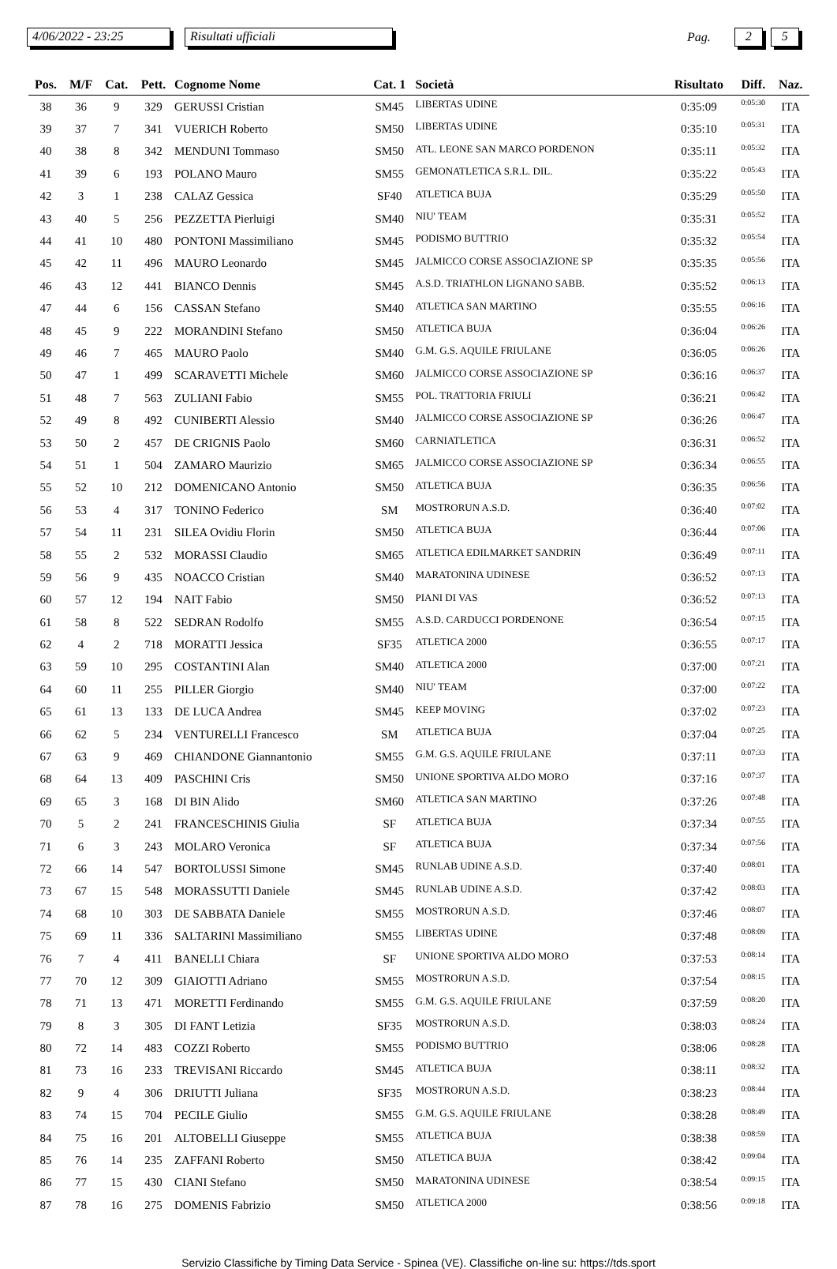4/06/2022 - 23:25 Risultati ufficiali
Pag.
2 5
| Pos. | M/F | Cat. | Pett. | Cognome Nome | Cat. 1 | Società | Risultato | Diff. | Naz. |
| --- | --- | --- | --- | --- | --- | --- | --- | --- | --- |
| 38 | 36 | 9 | 329 | GERUSSI Cristian | SM45 | LIBERTAS UDINE | 0:35:09 | 0:05:30 | ITA |
| 39 | 37 | 7 | 341 | VUERICH Roberto | SM50 | LIBERTAS UDINE | 0:35:10 | 0:05:31 | ITA |
| 40 | 38 | 8 | 342 | MENDUNI Tommaso | SM50 | ATL. LEONE SAN MARCO PORDENON | 0:35:11 | 0:05:32 | ITA |
| 41 | 39 | 6 | 193 | POLANO Mauro | SM55 | GEMONATLETICA S.R.L. DIL. | 0:35:22 | 0:05:43 | ITA |
| 42 | 3 | 1 | 238 | CALAZ Gessica | SF40 | ATLETICA BUJA | 0:35:29 | 0:05:50 | ITA |
| 43 | 40 | 5 | 256 | PEZZETTA Pierluigi | SM40 | NIU' TEAM | 0:35:31 | 0:05:52 | ITA |
| 44 | 41 | 10 | 480 | PONTONI Massimiliano | SM45 | PODISMO BUTTRIO | 0:35:32 | 0:05:54 | ITA |
| 45 | 42 | 11 | 496 | MAURO Leonardo | SM45 | JALMICCO CORSE ASSOCIAZIONE SP | 0:35:35 | 0:05:56 | ITA |
| 46 | 43 | 12 | 441 | BIANCO Dennis | SM45 | A.S.D. TRIATHLON LIGNANO SABB. | 0:35:52 | 0:06:13 | ITA |
| 47 | 44 | 6 | 156 | CASSAN Stefano | SM40 | ATLETICA SAN MARTINO | 0:35:55 | 0:06:16 | ITA |
| 48 | 45 | 9 | 222 | MORANDINI Stefano | SM50 | ATLETICA BUJA | 0:36:04 | 0:06:26 | ITA |
| 49 | 46 | 7 | 465 | MAURO Paolo | SM40 | G.M. G.S. AQUILE FRIULANE | 0:36:05 | 0:06:26 | ITA |
| 50 | 47 | 1 | 499 | SCARAVETTI Michele | SM60 | JALMICCO CORSE ASSOCIAZIONE SP | 0:36:16 | 0:06:37 | ITA |
| 51 | 48 | 7 | 563 | ZULIANI Fabio | SM55 | POL. TRATTORIA FRIULI | 0:36:21 | 0:06:42 | ITA |
| 52 | 49 | 8 | 492 | CUNIBERTI Alessio | SM40 | JALMICCO CORSE ASSOCIAZIONE SP | 0:36:26 | 0:06:47 | ITA |
| 53 | 50 | 2 | 457 | DE CRIGNIS Paolo | SM60 | CARNIATLETICA | 0:36:31 | 0:06:52 | ITA |
| 54 | 51 | 1 | 504 | ZAMARO Maurizio | SM65 | JALMICCO CORSE ASSOCIAZIONE SP | 0:36:34 | 0:06:55 | ITA |
| 55 | 52 | 10 | 212 | DOMENICANO Antonio | SM50 | ATLETICA BUJA | 0:36:35 | 0:06:56 | ITA |
| 56 | 53 | 4 | 317 | TONINO Federico | SM | MOSTRORUN A.S.D. | 0:36:40 | 0:07:02 | ITA |
| 57 | 54 | 11 | 231 | SILEA Ovidiu Florin | SM50 | ATLETICA BUJA | 0:36:44 | 0:07:06 | ITA |
| 58 | 55 | 2 | 532 | MORASSI Claudio | SM65 | ATLETICA EDILMARKET SANDRIN | 0:36:49 | 0:07:11 | ITA |
| 59 | 56 | 9 | 435 | NOACCO Cristian | SM40 | MARATONINA UDINESE | 0:36:52 | 0:07:13 | ITA |
| 60 | 57 | 12 | 194 | NAIT Fabio | SM50 | PIANI DI VAS | 0:36:52 | 0:07:13 | ITA |
| 61 | 58 | 8 | 522 | SEDRAN Rodolfo | SM55 | A.S.D. CARDUCCI PORDENONE | 0:36:54 | 0:07:15 | ITA |
| 62 | 4 | 2 | 718 | MORATTI Jessica | SF35 | ATLETICA 2000 | 0:36:55 | 0:07:17 | ITA |
| 63 | 59 | 10 | 295 | COSTANTINI Alan | SM40 | ATLETICA 2000 | 0:37:00 | 0:07:21 | ITA |
| 64 | 60 | 11 | 255 | PILLER Giorgio | SM40 | NIU' TEAM | 0:37:00 | 0:07:22 | ITA |
| 65 | 61 | 13 | 133 | DE LUCA Andrea | SM45 | KEEP MOVING | 0:37:02 | 0:07:23 | ITA |
| 66 | 62 | 5 | 234 | VENTURELLI Francesco | SM | ATLETICA BUJA | 0:37:04 | 0:07:25 | ITA |
| 67 | 63 | 9 | 469 | CHIANDONE Giannantonio | SM55 | G.M. G.S. AQUILE FRIULANE | 0:37:11 | 0:07:33 | ITA |
| 68 | 64 | 13 | 409 | PASCHINI Cris | SM50 | UNIONE SPORTIVA ALDO MORO | 0:37:16 | 0:07:37 | ITA |
| 69 | 65 | 3 | 168 | DI BIN Alido | SM60 | ATLETICA SAN MARTINO | 0:37:26 | 0:07:48 | ITA |
| 70 | 5 | 2 | 241 | FRANCESCHINIS Giulia | SF | ATLETICA BUJA | 0:37:34 | 0:07:55 | ITA |
| 71 | 6 | 3 | 243 | MOLARO Veronica | SF | ATLETICA BUJA | 0:37:34 | 0:07:56 | ITA |
| 72 | 66 | 14 | 547 | BORTOLUSSI Simone | SM45 | RUNLAB UDINE A.S.D. | 0:37:40 | 0:08:01 | ITA |
| 73 | 67 | 15 | 548 | MORASSUTTI Daniele | SM45 | RUNLAB UDINE A.S.D. | 0:37:42 | 0:08:03 | ITA |
| 74 | 68 | 10 | 303 | DE SABBATA Daniele | SM55 | MOSTRORUN A.S.D. | 0:37:46 | 0:08:07 | ITA |
| 75 | 69 | 11 | 336 | SALTARINI Massimiliano | SM55 | LIBERTAS UDINE | 0:37:48 | 0:08:09 | ITA |
| 76 | 7 | 4 | 411 | BANELLI Chiara | SF | UNIONE SPORTIVA ALDO MORO | 0:37:53 | 0:08:14 | ITA |
| 77 | 70 | 12 | 309 | GIAIOTTI Adriano | SM55 | MOSTRORUN A.S.D. | 0:37:54 | 0:08:15 | ITA |
| 78 | 71 | 13 | 471 | MORETTI Ferdinando | SM55 | G.M. G.S. AQUILE FRIULANE | 0:37:59 | 0:08:20 | ITA |
| 79 | 8 | 3 | 305 | DI FANT Letizia | SF35 | MOSTRORUN A.S.D. | 0:38:03 | 0:08:24 | ITA |
| 80 | 72 | 14 | 483 | COZZI Roberto | SM55 | PODISMO BUTTRIO | 0:38:06 | 0:08:28 | ITA |
| 81 | 73 | 16 | 233 | TREVISANI Riccardo | SM45 | ATLETICA BUJA | 0:38:11 | 0:08:32 | ITA |
| 82 | 9 | 4 | 306 | DRIUTTI Juliana | SF35 | MOSTRORUN A.S.D. | 0:38:23 | 0:08:44 | ITA |
| 83 | 74 | 15 | 704 | PECILE Giulio | SM55 | G.M. G.S. AQUILE FRIULANE | 0:38:28 | 0:08:49 | ITA |
| 84 | 75 | 16 | 201 | ALTOBELLI Giuseppe | SM55 | ATLETICA BUJA | 0:38:38 | 0:08:59 | ITA |
| 85 | 76 | 14 | 235 | ZAFFANI Roberto | SM50 | ATLETICA BUJA | 0:38:42 | 0:09:04 | ITA |
| 86 | 77 | 15 | 430 | CIANI Stefano | SM50 | MARATONINA UDINESE | 0:38:54 | 0:09:15 | ITA |
| 87 | 78 | 16 | 275 | DOMENIS Fabrizio | SM50 | ATLETICA 2000 | 0:38:56 | 0:09:18 | ITA |
Servizio Classifiche by Timing Data Service - Spinea (VE). Classifiche on-line su: https://tds.sport